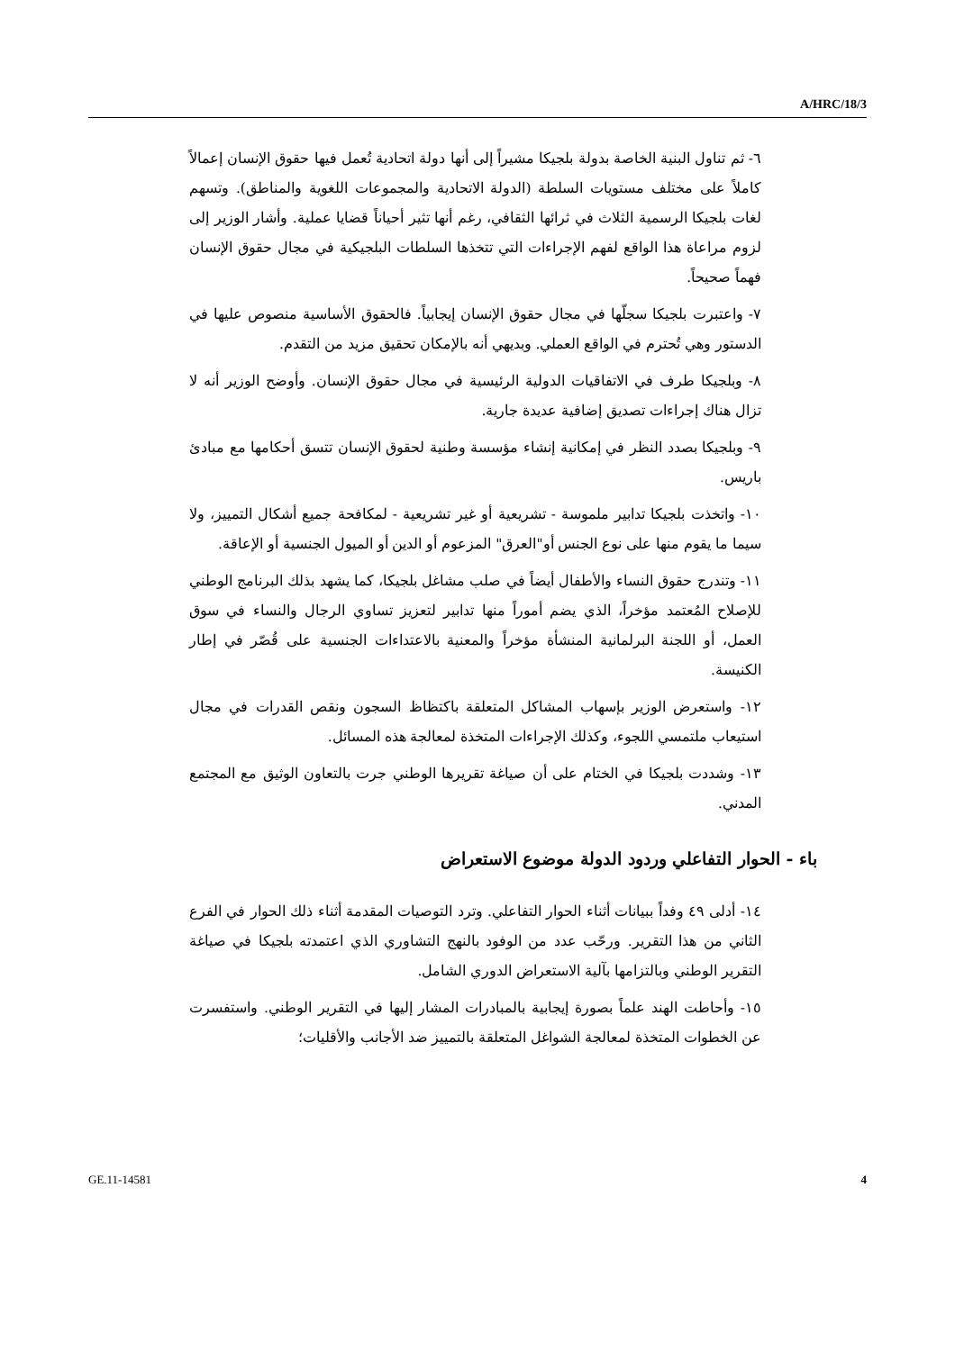A/HRC/18/3
٦- ثم تناول البنية الخاصة بدولة بلجيكا مشيراً إلى أنها دولة اتحادية تُعمل فيها حقوق الإنسان إعمالاً كاملاً على مختلف مستويات السلطة (الدولة الاتحادية والمجموعات اللغوية والمناطق). وتسهم لغات بلجيكا الرسمية الثلاث في ثرائها الثقافي، رغم أنها تثير أحياناً قضايا عملية. وأشار الوزير إلى لزوم مراعاة هذا الواقع لفهم الإجراءات التي تتخذها السلطات البلجيكية في مجال حقوق الإنسان فهماً صحيحاً.
٧- واعتبرت بلجيكا سجلّها في مجال حقوق الإنسان إيجابياً. فالحقوق الأساسية منصوص عليها في الدستور وهي تُحترم في الواقع العملي. وبديهي أنه بالإمكان تحقيق مزيد من التقدم.
٨- وبلجيكا طرف في الاتفاقيات الدولية الرئيسية في مجال حقوق الإنسان. وأوضح الوزير أنه لا تزال هناك إجراءات تصديق إضافية عديدة جارية.
٩- وبلجيكا بصدد النظر في إمكانية إنشاء مؤسسة وطنية لحقوق الإنسان تتسق أحكامها مع مبادئ باريس.
١٠- واتخذت بلجيكا تدابير ملموسة - تشريعية أو غير تشريعية - لمكافحة جميع أشكال التمييز، ولا سيما ما يقوم منها على نوع الجنس أو"العرق" المزعوم أو الدين أو الميول الجنسية أو الإعاقة.
١١- وتندرج حقوق النساء والأطفال أيضاً في صلب مشاغل بلجيكا، كما يشهد بذلك البرنامج الوطني للإصلاح المُعتمد مؤخراً، الذي يضم أموراً منها تدابير لتعزيز تساوي الرجال والنساء في سوق العمل، أو اللجنة البرلمانية المنشأة مؤخراً والمعنية بالاعتداءات الجنسية على قُصّر في إطار الكنيسة.
١٢- واستعرض الوزير بإسهاب المشاكل المتعلقة باكتظاظ السجون ونقص القدرات في مجال استيعاب ملتمسي اللجوء، وكذلك الإجراءات المتخذة لمعالجة هذه المسائل.
١٣- وشددت بلجيكا في الختام على أن صياغة تقريرها الوطني جرت بالتعاون الوثيق مع المجتمع المدني.
باء - الحوار التفاعلي وردود الدولة موضوع الاستعراض
١٤- أدلى ٤٩ وفداً ببيانات أثناء الحوار التفاعلي. وترد التوصيات المقدمة أثناء ذلك الحوار في الفرع الثاني من هذا التقرير. ورحّب عدد من الوفود بالنهج التشاوري الذي اعتمدته بلجيكا في صياغة التقرير الوطني وبالتزامها بآلية الاستعراض الدوري الشامل.
١٥- وأحاطت الهند علماً بصورة إيجابية بالمبادرات المشار إليها في التقرير الوطني. واستفسرت عن الخطوات المتخذة لمعالجة الشواغل المتعلقة بالتمييز ضد الأجانب والأقليات؛
GE.11-14581 4